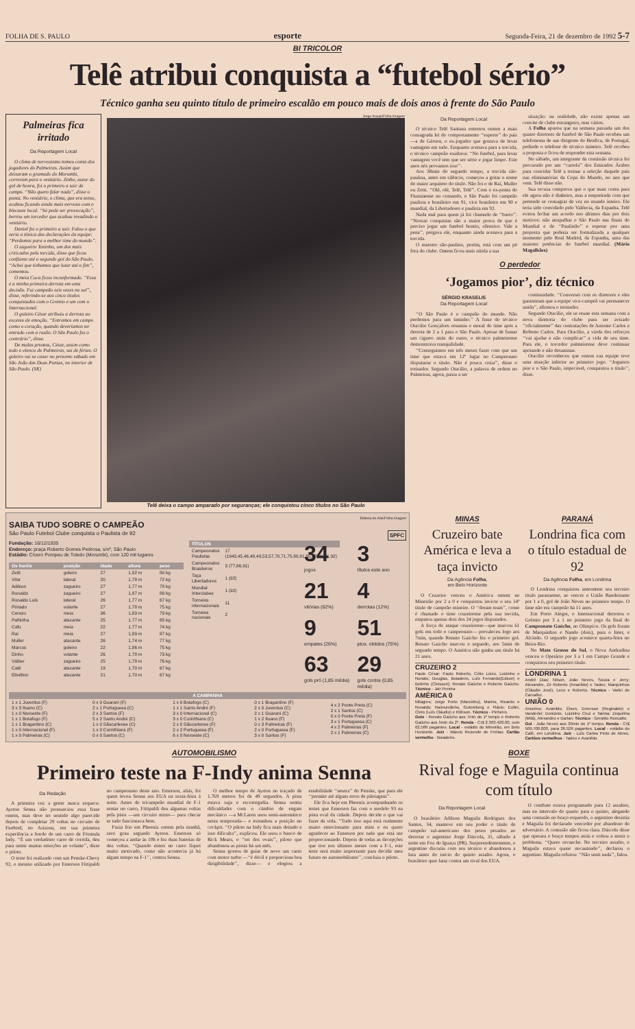FOLHA DE S. PAULO esporte Segunda-Feira, 21 de dezembro de 1992 5-7
BI TRICOLOR
Telê atribui conquista a “futebol sério”
Técnico ganha seu quinto título de primeiro escalão em pouco mais de dois anos à frente do São Paulo
Palmeiras fica irritado
Da Reportagem Local
O clima de nervosismo tomou conta dos jogadores do Palmeiras. Assim que deixaram o gramado do Morumbi, correram para o vestiário. Zinho, autor do gol de honra, foi o primeiro a sair de campo. ‘‘Não quero falar nada’’, disse o ponta. No vestiário, o clima, que era tenso, acabou ficando ainda mais nervoso com o blecaute local. ‘‘Só pode ser provocação’’, berrou um torcedor que acabou invadindo o vestiário.
Daniel foi o primeiro a sair. Falou o que seria a tônica das declarações da equipe: ‘‘Perdemos para o melhor time do mundo’’.
O zagueiro Toninho, um dos mais criticados pela torcida, disse que ficou confiante até o segundo gol do São Paulo. ‘‘Achei que tínhamos que lutar até o fim’’, comentou.
O meia Cuca ficou inconformado. ‘‘Essa é a minha primeira derrota em uma decisão. Fui campeão seis vezes no sul’’, disse, referindo-se aos cinco títulos conquistados com o Gremio e um com o Internacional.
O goleiro César atribuiu a derrota ao excesso de emoção. ‘‘Entramos em campo como o coração, quando deveríamos ter entrado com a razão. O São Paulo fez o contrário’’, disse.
De malas prontas, César, assim como todo o elenco do Palmeiras, sai de férias. O goleiro vai se casar no próximo sábado em São João das Duas Pontas, no interior de São Paulo. (SK)
Jorge Araujo/Folha Imagem
Telê deixa o campo amparado por seguranças; ele conquistou cinco títulos no São Paulo
Da Reportagem Local
O técnico Telê Santana enterrou ontem a mais consagrada lei do comportamento ‘‘esperto’’ do país—a de Gérson, o ex-jogador que gostava de levar vantagem em tudo. Enquanto acenava para a torcida, o técnico campeão exultava: ‘‘No futebol, para levar vantagem você tem que ser sério e jogar limpo. Este anos nós provamos isso’’.
Aos 38min do segundo tempo, a torcida são-paulina, antes em silêncio, começou a gritar o nome do maior arquiteto do título. Não foi o de Raí, Muller ou Zetti. ‘‘Olê, olê, Telê, Telê’’. Com o ex-ponta do Fluminense no comando, o São Paulo foi campeão paulista e brasileiro em 91, vice brasileiro em 90 e mundial, da Libertadores e paulista em 92.
Nada mal para quem já foi chamado de ‘‘burro’’. ‘‘Nossas conquistas são a maior prova de que é preciso jogar um futebol bonito, ofensivo. Vale a pena’’, pregava ele, enquanto ainda acenava para a torcida.
O maestro são-paulino, porém, está com um pé fora do clube. Ontem ficou mais nítida a sua
situação: na realidade, não existe apenas um convite de clube estrangeiro, mas vários.
A Folha apurou que na semana passada um dos quatro diretores de futebol do São Paulo recebeu um telefonema de um dirigente do Benfica, de Portugal, pedindo o telefone do técnico mineiro. Telê recebeu a proposta e ficou de responder esta semana.
No sábado, um integrante da comissão técnica foi procurado por um ‘‘cartola’’ dos Emirados Árabes para convidar Telê a treinar a seleção daquele país nas eliminatórias da Copa do Mundo, no ano que vem. Telê disse não.
Sua recusa comprova que o que mais conta para ele agora não é dinheiro, mas a empreitada com que pretende se consagrar de vez no mundo inteiro. Ele teria sido convidado pelo Valência, da Espanha. Telê evitou fechar um acordo nos últimos dias por dois motivos: não atrapalhar o São Paulo nas finais do Mundial e do ‘‘Paulistão’’ e esperar por uma proposta que poderia ser formalizada a qualquer momento pelo Real Madrid, da Espanha, uma das maiores potências do futebol mundial. (Mário Magalhães)
O perdedor
‘Jogamos pior’, diz técnico
SÉRGIO KRASELIS
Da Reportagem Local
‘‘O São Paulo é o campeão do mundo. Não perdemos para um timinho.’’ A frase do técnico Otacílio Gonçalves resumiu o moral do time após a derrota de 2 a 1 para o São Paulo. Apesar de fumar um cigarro atrás do outro, o técnico palmeirense demonstrava tranquilidade.
‘‘Conseguimos em três meses fazer com que um time que estava em 12º lugar no Campeonato disputasse o título. Não é pouca coisa’’, disse o treinador. Segundo Otacílio, a palavra de ordem no Palmeiras, agora, passa a ser
continuidade. ‘‘Conversei com os diretores e eles garantiram que a equipe vice-campeã vai permanecer unida’’, afirmou o treinador.
Segundo Otacílio, ele se reune esta semana com a nova diretoria do clube para ser avisado ‘‘oficialmente’’ das contratações de Antonio Carlos e Roberto Carlos. Para Otacílio, a vinda dos reforços ‘‘vai ajudar e não complicar’’ a vida de seu time. Para ele, o torcedor palmeirense deve continuar apoiando e não desanimar.
Otacílio reconheceu que ontem sua equipe teve uma atuação inferior ao primeiro jogo. ‘‘Jogamos pior e o São Paulo, impecável, conquistou o título’’, disse.
Editoria de Arte/Folha Imagem
SAIBA TUDO SOBRE O CAMPEÃO
São Paulo Futebol Clube conquista o Paulista de 92 SPFC
Fundação: 16/12/1935
Endereço: praça Roberto Gomes Pedrosa, s/nº, São Paulo
Estádio: Cícero Pompeu de Toledo (Morumbi), com 120 mil lugares
| Os heróis | posição | idade | altura | peso |
| --- | --- | --- | --- | --- |
| Zetti | goleiro | 27 | 1,92 m | 80 kg |
| Vitor | lateral | 20 | 1,78 m | 72 kg |
| Adilson | zagueiro | 27 | 1,77 m | 78 kg |
| Ronaldo | zagueiro | 27 | 1,87 m | 89 kg |
| Ronaldo Luís | lateral | 26 | 1,77 m | 67 kg |
| Pintado | volante | 27 | 1,78 m | 75 kg |
| Cerezo | meia | 36 | 1,83 m | 79 kg |
| Palhinha | atacante | 25 | 1,77 m | 65 kg |
| Cafu | meia | 22 | 1,77 m | 74 kg |
| Raí | meia | 27 | 1,89 m | 87 kg |
| Muller | atacante | 26 | 1,74 m | 77 kg |
| Marcos | goleiro | 22 | 1,86 m | 75 kg |
| Dinho | volante | 26 | 1,78 m | 73 kg |
| Válber | zagueiro | 25 | 1,78 m | 76 kg |
| Catê | atacante | 19 | 1,70 m | 67 kg |
| Elivélton | atacante | 21 | 1,70 m | 67 kg |
| TÍTULOS | |
| --- | --- |
| Campeonatos Paulistas | 17 (1943,45,46,48,49,53,57,70,71,75,80,81,85,87,89,91,92) |
| Campeonatos Brasileiros | 3 (77,86,91) |
| Taça Libertadores | 1 (92) |
| Mundial Interclubes | 1 (92) |
| Torneios internacionais | 11 |
| Torneios nacionais | 2 |
34
jogos
3
títulos este ano
21
vitórias (62%)
4
derrotas (12%)
9
empates (26%)
51
ptos. obtidos (75%)
63
gols pró (1,85 média)
29
gols contra (0,85 média)
| A CAMPANHA | | | | |
| --- | --- | --- | --- | --- |
| 1 x 1 Juventus (F) 3 x 3 Ituano (C) 1 x 0 Noroeste (F) 1 x 1 Botafogo (F) 1 x 1 Bragantino (C) 1 x 0 Internacional (F) 1 x 0 Palmeiras (C) | 0 x 0 Guarani (F) 2 x 1 Portuguesa (C) 2 x 3 Santos (F) 5 x 2 Santo André (C) 1 x 0 Sãocarlense (C) 1 x 0 Corinthians (F) 0 x 0 Santos (C) | 1 x 0 Botafogo (C) 1 x 1 Santo André (F) 3 x 0 Internacional (C) 3 x 0 Corinthians (C) 2 x 0 Sãocarlense (F) 2 x 2 Portuguesa (F) 6 x 0 Noroeste (C) | 0 x 1 Bragantino (F) 2 x 0 Juventus (C) 2 x 1 Guarani (C) 1 x 2 Ituano (F) 0 x 3 Palmeiras (F) 2 x 0 Portuguesa (F) 3 x 0 Santos (F) | 4 x 2 Ponte Preta (C) 2 x 1 Santos (C) 0 x 0 Ponte Preta (F) 3 x 1 Portuguesa (C) 4 x 2 Palmeiras (F) 2 x 1 Palmeiras (C) |
MINAS
Cruzeiro bate América e leva a taça invicto
Da Agência Folha,
em Belo Horizonte
O Cruzeiro venceu o América ontem no Mineirão por 2 a 0 e conquistou invicto o seu 14º título de campeão mineiro. O ‘‘dream team’’, como é chamado o time cruzeirense pela sua torcida, empatou apenas dois dos 24 jogos disputados.
A força do ataque cruzeirense—que marcou 61 gols em todo o campeonato— prevaleceu logo aos 7min, quando Renato Gaúcho fez o primeiro gol. Renato Gaúcho marcou o segundo, aos 5min do segundo tempo. O América não ganha um título há 21 anos.
CRUZEIRO 2
Paulo César; Paulo Roberto, Célio Lúcio, Luizinho e Nonato; Douglas, Boiadeiro, Luís Fernando(Edson) e Betinho (Cleisson); Renato Gaúcho e Roberto Gaúcho. Técnico - Jair Pereira
AMÉRICA 0
Milagres; Jorge Porto (Marcinho), Marins, Ricardo e Ronaldo; Raimundinho, Gutemberg e Flávio; Euller, Cleto (Luís Cláudio) e Róbson. Técnico - Pinheiro.
Gols - Renato Gaúcho aos 7min do 1º tempo e Roberto Gaúcho aos 5min do 2º. Renda - Cr$ 2.363.420,00, com 62.589 pagantes. Local - estádio do Mineirão, em Belo Horizonte. Juiz - Márcio Rezende de Freitas. Cartão vermelho - Boiadeiro.
PARANÁ
Londrina fica com o título estadual de 92
Da Agência Folha, em Londrina
O Londrina conquistou anteontem seu terceiro título paranaense, ao vencer o União Bandeirante por 1 a 0, gol de João Neves no primeiro tempo. O time não era campeão há 11 anos.
Em Porto Alegre, o Internacional derrotou o Grêmio por 3 a 1 no primeiro jogo da final do Campeonato Gaúcho, no Olímpico. Os gols foram de Marquinhos e Nando (dois), para o Inter, e Alcindo. O segundo jogo acontece quarta-feira no Beira-Rio.
No Mato Grosso do Sul, o Nova Andradina venceu o Operário por 3 a 1 em Campo Grande e conquistou seu primeiro título.
LONDRINA 1
André Dias; Nilson, João Neves, Souza e Jerry; Alexandre, Zé Roberto (Amarildo) e Tadeu; Marquinhos (Cláudio José), Leco e Roberto. Técnico - Varlei de Carvalho.
UNIÃO 0
Anselmo; Avanildo, Élson, Emerson (Reginaldo) e Vanderlei; Donizete, Luizinho Cruz e Tainha; Zequinha (Milá), Alexandro e Darlan. Técnico - Geraldo Roncatto.
Gol - João Neves aos 30min do 1º tempo. Renda - Cr$ 509.700.000, para 26.526 pagantes. Local - estádio do Café, em Londrina. Juiz - Luís Carlos Pinto de Abreu. Cartões vermelhos - Tadeu e Avanildo.
AUTOMOBILISMO
Primeiro teste na F-Indy anima Senna
Da Redação
A primeira vez a gente nunca esquece. Ayrton Senna não pronunciou essa frase ontem, mas deve ter sentido algo parecido depois de completar 29 voltas no circuito de Firebird, no Arizona, em sua primeira experiência a bordo de um carro de Fórmula Indy. ‘‘É um verdadeiro carro de corrida, deu para sentir muitas emoções ao volante’’, disse o piloto.
O teste foi realizado com um Penske-Chevy 92, o mesmo utilizado por Emerson Fittipaldi no campeonato deste ano. Emerson, aliás, foi quem levou Senna aos EUA na sexta-feira à noite. Antes do tricampeão mundial de F-1 sentar no carro, Fittipaldi deu algumas voltas pela pista —um circuito misto— para checar se tudo funcionava bem.
Fazia frio em Phoenix ontem pela manhã, zero grau segundo Ayrton. Emerson só começou a andar às 10h e fez duas baterias de dez voltas. ‘‘Quando entrei no carro fiquei muito motivado, como não acontecia já há algum tempo na F-1’’, contou Senna.
O melhor tempo de Ayrton no traçado de 1.769 metros foi de 49 segundos. A pista estava suja e escorregadia. Senna sentiu dificuldades com o câmbio de engate mecânico —a McLaren usou semi-automático nesta temporada— e estranhou a posição no cockpit. ‘‘O piloto na Indy fica mais deitado e isso dificulta’’, explicou. Ele usou o banco de Rick Mears, o ‘‘rei dos ovais’’, piloto que abandonou as pistas há um mês.
Senna gostou de guiar de novo um carro com motor turbo —‘‘é dócil e proporciona boa dirigibilidade’’, disse— e elogiou a estabilidade ‘‘neutra’’ do Penske, que para ele ‘‘permite até alguns erros de pilotagem’’.
Ele fica hoje em Phoenix acompanhando os testes que Emerson faz com o modelo 93 na pista oval da cidade. Depois decide o que vai fazer da vida. ‘‘Tudo isso aqui está realmente muito emocionante para mim e eu quero agradecer ao Emerson por tudo que está me proporcionando. Depois de todas as decepções que tive nos últimos meses com a F-1, este teste será muito importante para decidir meu futuro no automobilismo’’, concluiu o piloto.
BOXE
Rival foge e Maguila continua com título
Da Reportagem Local
O brasileiro Adilson Maguila Rodrigues dos Santos, 34, manteve em seu poder o título de campeão sul-americano dos pesos pesados ao derrotar o argentino Jorge Dáscola, 31, sábado à noite em Foz do Iguaçu (PR). Surpreendentemente, o argentino discutiu com seu técnico e abandonou a luta antes do início do quinto assalto. Agora, o brasileiro quer lutar contra um rival dos EUA.
O combate estava programado para 12 assaltos, mas no intervalo do quarto para o quinto, alegando uma contusão no braço esquerdo, o argentino desistiu e Maguila foi declarado vencedor por abandono do adversário. A contusão não ficou clara. Dáscola disse que operara o braço tempos atrás e voltou a sentir o problema. ‘‘Quero revanche. No terceiro assalto, o Maguila estava quase nocauteado’’, declarou o argentino. Maguila refutou: ‘‘Não senti nada’’, falou.